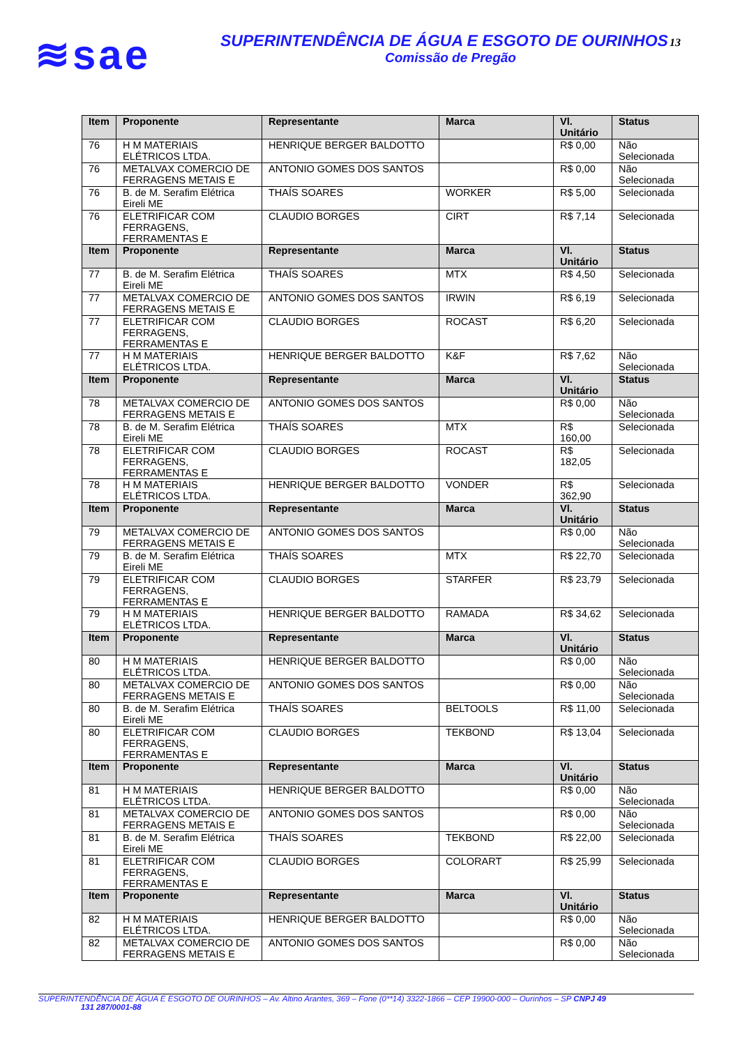≋sae
SUPERINTENDÊNCIA DE ÁGUA E ESGOTO DE OURINHOS13
Comissão de Pregão
| Item | Proponente | Representante | Marca | Vl. Unitário | Status |
| --- | --- | --- | --- | --- | --- |
| 76 | H M MATERIAIS ELÉTRICOS LTDA. | HENRIQUE BERGER BALDOTTO | | R$ 0,00 | Não Selecionada |
| 76 | METALVAX COMERCIO DE FERRAGENS METAIS E | ANTONIO GOMES DOS SANTOS | | R$ 0,00 | Não Selecionada |
| 76 | B. de M. Serafim Elétrica Eireli ME | THAÍS SOARES | WORKER | R$ 5,00 | Selecionada |
| 76 | ELETRIFICAR COM FERRAGENS, FERRAMENTAS E | CLAUDIO BORGES | CIRT | R$ 7,14 | Selecionada |
| Item | Proponente | Representante | Marca | Vl. Unitário | Status |
| 77 | B. de M. Serafim Elétrica Eireli ME | THAÍS SOARES | MTX | R$ 4,50 | Selecionada |
| 77 | METALVAX COMERCIO DE FERRAGENS METAIS E | ANTONIO GOMES DOS SANTOS | IRWIN | R$ 6,19 | Selecionada |
| 77 | ELETRIFICAR COM FERRAGENS, FERRAMENTAS E | CLAUDIO BORGES | ROCAST | R$ 6,20 | Selecionada |
| 77 | H M MATERIAIS ELÉTRICOS LTDA. | HENRIQUE BERGER BALDOTTO | K&F | R$ 7,62 | Não Selecionada |
| Item | Proponente | Representante | Marca | Vl. Unitário | Status |
| 78 | METALVAX COMERCIO DE FERRAGENS METAIS E | ANTONIO GOMES DOS SANTOS | | R$ 0,00 | Não Selecionada |
| 78 | B. de M. Serafim Elétrica Eireli ME | THAÍS SOARES | MTX | R$ 160,00 | Selecionada |
| 78 | ELETRIFICAR COM FERRAGENS, FERRAMENTAS E | CLAUDIO BORGES | ROCAST | R$ 182,05 | Selecionada |
| 78 | H M MATERIAIS ELÉTRICOS LTDA. | HENRIQUE BERGER BALDOTTO | VONDER | R$ 362,90 | Selecionada |
| Item | Proponente | Representante | Marca | Vl. Unitário | Status |
| 79 | METALVAX COMERCIO DE FERRAGENS METAIS E | ANTONIO GOMES DOS SANTOS | | R$ 0,00 | Não Selecionada |
| 79 | B. de M. Serafim Elétrica Eireli ME | THAÍS SOARES | MTX | R$ 22,70 | Selecionada |
| 79 | ELETRIFICAR COM FERRAGENS, FERRAMENTAS E | CLAUDIO BORGES | STARFER | R$ 23,79 | Selecionada |
| 79 | H M MATERIAIS ELÉTRICOS LTDA. | HENRIQUE BERGER BALDOTTO | RAMADA | R$ 34,62 | Selecionada |
| Item | Proponente | Representante | Marca | Vl. Unitário | Status |
| 80 | H M MATERIAIS ELÉTRICOS LTDA. | HENRIQUE BERGER BALDOTTO | | R$ 0,00 | Não Selecionada |
| 80 | METALVAX COMERCIO DE FERRAGENS METAIS E | ANTONIO GOMES DOS SANTOS | | R$ 0,00 | Não Selecionada |
| 80 | B. de M. Serafim Elétrica Eireli ME | THAÍS SOARES | BELTOOLS | R$ 11,00 | Selecionada |
| 80 | ELETRIFICAR COM FERRAGENS, FERRAMENTAS E | CLAUDIO BORGES | TEKBOND | R$ 13,04 | Selecionada |
| Item | Proponente | Representante | Marca | Vl. Unitário | Status |
| 81 | H M MATERIAIS ELÉTRICOS LTDA. | HENRIQUE BERGER BALDOTTO | | R$ 0,00 | Não Selecionada |
| 81 | METALVAX COMERCIO DE FERRAGENS METAIS E | ANTONIO GOMES DOS SANTOS | | R$ 0,00 | Não Selecionada |
| 81 | B. de M. Serafim Elétrica Eireli ME | THAÍS SOARES | TEKBOND | R$ 22,00 | Selecionada |
| 81 | ELETRIFICAR COM FERRAGENS, FERRAMENTAS E | CLAUDIO BORGES | COLORART | R$ 25,99 | Selecionada |
| Item | Proponente | Representante | Marca | Vl. Unitário | Status |
| 82 | H M MATERIAIS ELÉTRICOS LTDA. | HENRIQUE BERGER BALDOTTO | | R$ 0,00 | Não Selecionada |
| 82 | METALVAX COMERCIO DE FERRAGENS METAIS E | ANTONIO GOMES DOS SANTOS | | R$ 0,00 | Não Selecionada |
SUPERINTENDÊNCIA DE ÁGUA E ESGOTO DE OURINHOS – Av. Altino Arantes, 369 – Fone (0**14) 3322-1866 – CEP 19900-000 – Ourinhos – SP CNPJ 49
131 287/0001-88